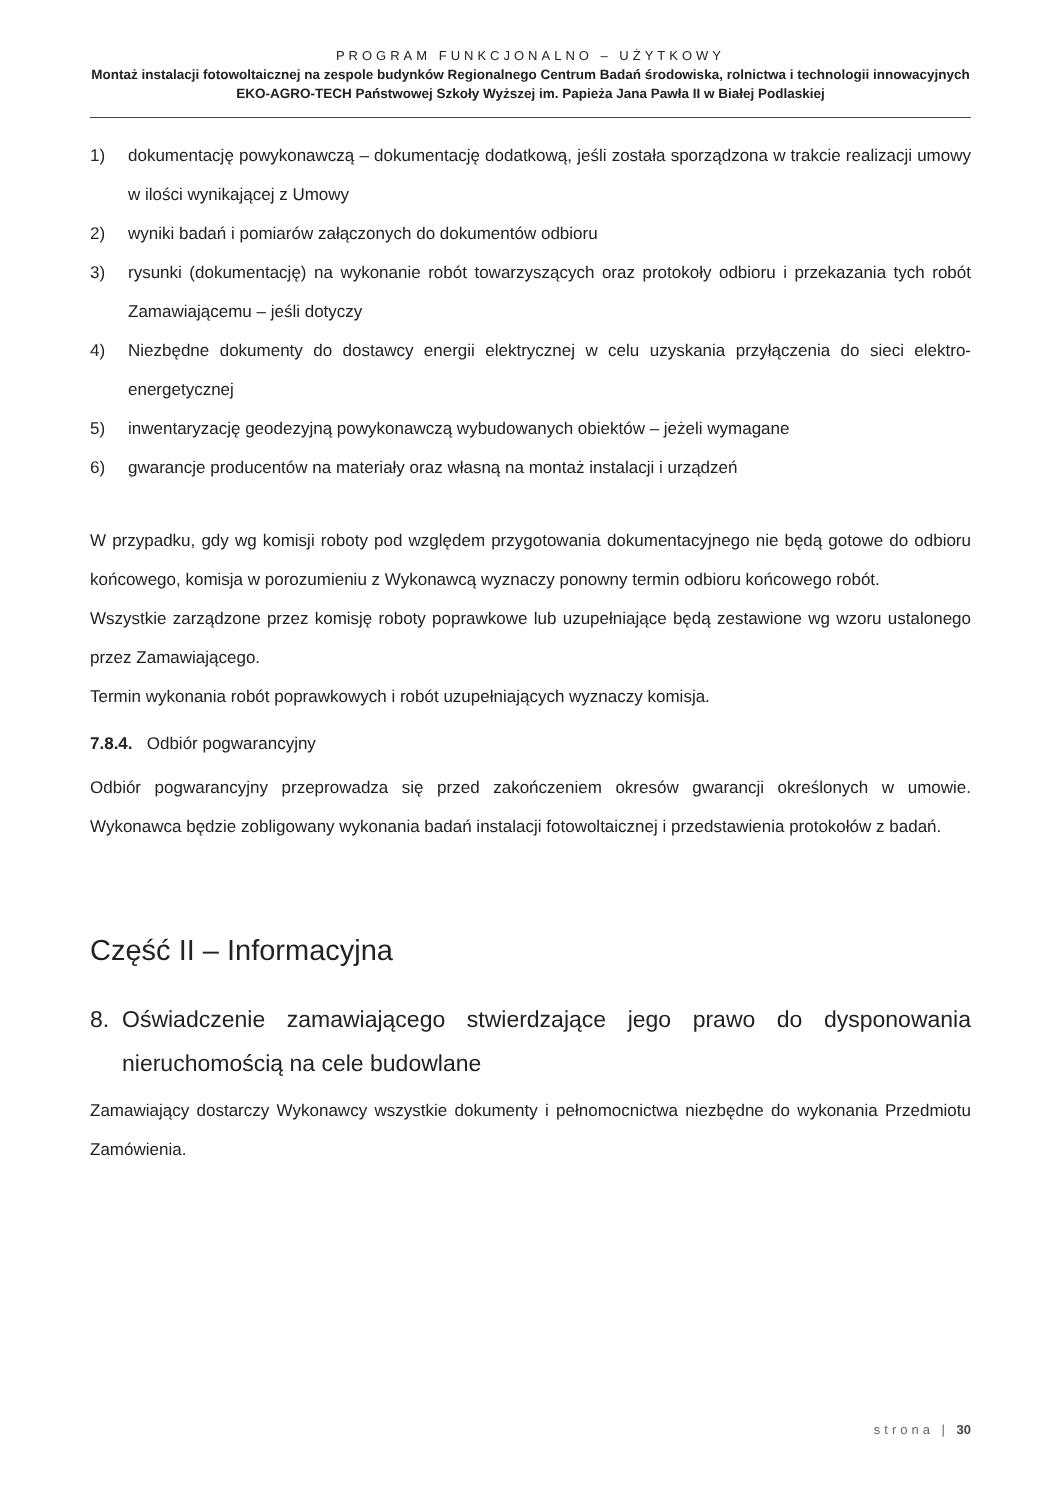PROGRAM FUNKCJONALNO – UŻYTKOWY
Montaż instalacji fotowoltaicznej na zespole budynków Regionalnego Centrum Badań środowiska, rolnictwa i technologii innowacyjnych EKO-AGRO-TECH Państwowej Szkoły Wyższej im. Papieża Jana Pawła II w Białej Podlaskiej
1) dokumentację powykonawczą – dokumentację dodatkową, jeśli została sporządzona w trakcie realizacji umowy w ilości wynikającej z Umowy
2) wyniki badań i pomiarów załączonych do dokumentów odbioru
3) rysunki (dokumentację) na wykonanie robót towarzyszących oraz protokoły odbioru i przekazania tych robót Zamawiającemu – jeśli dotyczy
4) Niezbędne dokumenty do dostawcy energii elektrycznej w celu uzyskania przyłączenia do sieci elektro-energetycznej
5) inwentaryzację geodezyjną powykonawczą wybudowanych obiektów – jeżeli wymagane
6) gwarancje producentów na materiały oraz własną na montaż instalacji i urządzeń
W przypadku, gdy wg komisji roboty pod względem przygotowania dokumentacyjnego nie będą gotowe do odbioru końcowego, komisja w porozumieniu z Wykonawcą wyznaczy ponowny termin odbioru końcowego robót.
Wszystkie zarządzone przez komisję roboty poprawkowe lub uzupełniające będą zestawione wg wzoru ustalonego przez Zamawiającego.
Termin wykonania robót poprawkowych i robót uzupełniających wyznaczy komisja.
7.8.4. Odbiór pogwarancyjny
Odbiór pogwarancyjny przeprowadza się przed zakończeniem okresów gwarancji określonych w umowie. Wykonawca będzie zobligowany wykonania badań instalacji fotowoltaicznej i przedstawienia protokołów z badań.
Część II – Informacyjna
8. Oświadczenie zamawiającego stwierdzające jego prawo do dysponowania nieruchomością na cele budowlane
Zamawiający dostarczy Wykonawcy wszystkie dokumenty i pełnomocnictwa niezbędne do wykonania Przedmiotu Zamówienia.
strona | 30